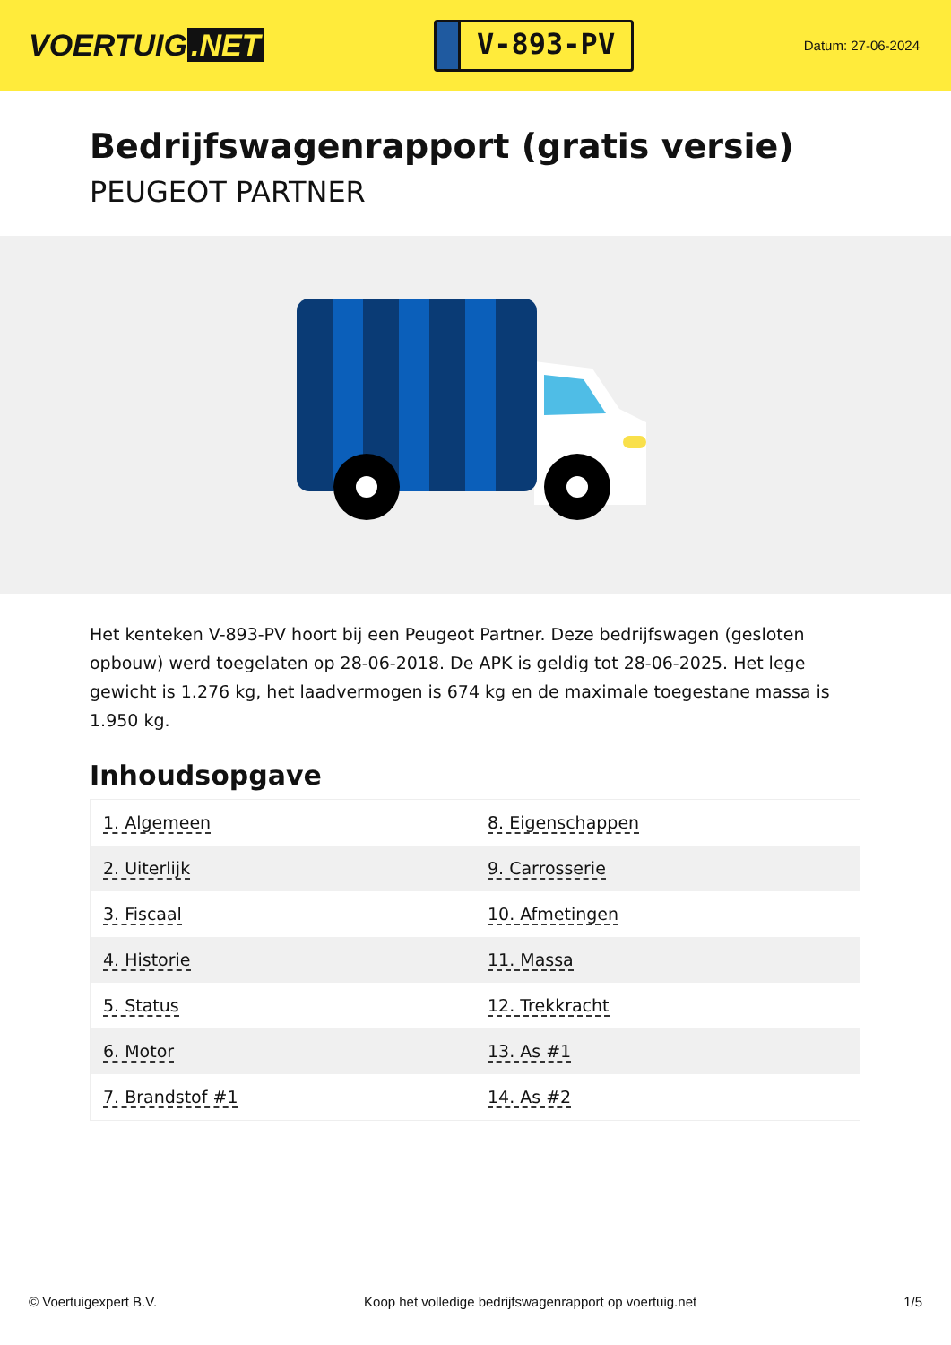VOERTUIG.NET
V-893-PV
Datum: 27-06-2024
Bedrijfswagenrapport (gratis versie)
PEUGEOT PARTNER
Het kenteken V-893-PV hoort bij een Peugeot Partner. Deze bedrijfswagen (gesloten opbouw) werd toegelaten op 28-06-2018. De APK is geldig tot 28-06-2025. Het lege gewicht is 1.276 kg, het laadvermogen is 674 kg en de maximale toegestane massa is 1.950 kg.
Inhoudsopgave
| 1. Algemeen | 8. Eigenschappen |
| 2. Uiterlijk | 9. Carrosserie |
| 3. Fiscaal | 10. Afmetingen |
| 4. Historie | 11. Massa |
| 5. Status | 12. Trekkracht |
| 6. Motor | 13. As #1 |
| 7. Brandstof #1 | 14. As #2 |
© Voertuigexpert B.V. Koop het volledige bedrijfswagenrapport op voertuig.net
1/5